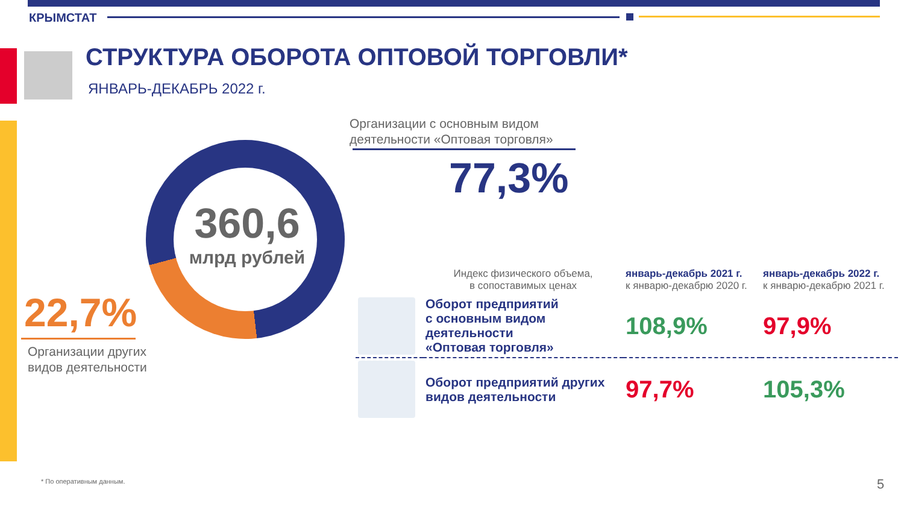КРЫМСТАТ
СТРУКТУРА ОБОРОТА ОПТОВОЙ ТОРГОВЛИ*
ЯНВАРЬ-ДЕКАБРЬ 2022 г.
Организации с основным видом
деятельности «Оптовая торговля»
77,3%
360,6
млрд рублей
22,7%
Организации других
видов деятельности
| | Индекс физического объема, в сопоставимых ценах | январь-декабрь 2021 г. к январю-декабрю 2020 г. | январь-декабрь 2022 г. к январю-декабрю 2021 г. |
| --- | --- | --- | --- |
| | Оборот предприятий с основным видом деятельности «Оптовая торговля» | 108,9% | 97,9% |
| | Оборот предприятий других видов деятельности | 97,7% | 105,3% |
* По оперативным данным. 5